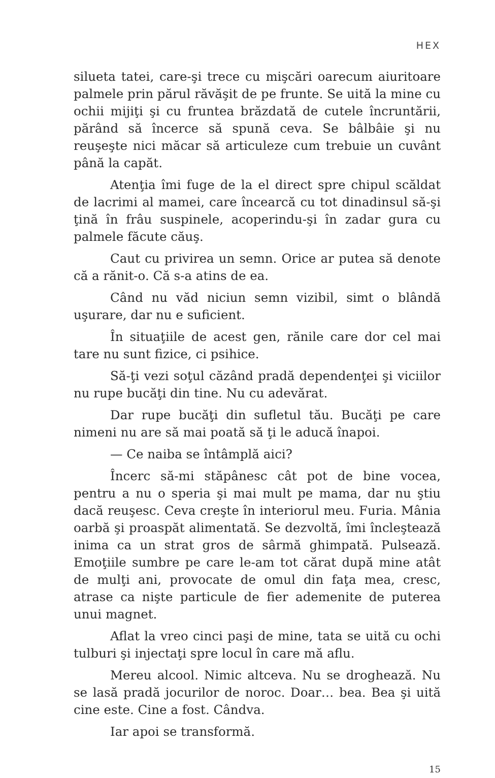HEX
silueta tatei, care-şi trece cu mişcări oarecum aiuritoare palmele prin părul răvăşit de pe frunte. Se uită la mine cu ochii mijiţi şi cu fruntea brăzdată de cutele încruntării, părând să încerce să spună ceva. Se bâlbâie şi nu reuşeşte nici măcar să articuleze cum trebuie un cuvânt până la capăt.
Atenţia îmi fuge de la el direct spre chipul scăldat de lacrimi al mamei, care încearcă cu tot dinadinsul să-şi ţină în frâu suspinele, acoperindu-şi în zadar gura cu palmele făcute căuş.
Caut cu privirea un semn. Orice ar putea să denote că a rănit-o. Că s-a atins de ea.
Când nu văd niciun semn vizibil, simt o blândă uşurare, dar nu e suficient.
În situaţiile de acest gen, rănile care dor cel mai tare nu sunt fizice, ci psihice.
Să-ţi vezi soţul căzând pradă dependenţei şi viciilor nu rupe bucăţi din tine. Nu cu adevărat.
Dar rupe bucăţi din sufletul tău. Bucăţi pe care nimeni nu are să mai poată să ţi le aducă înapoi.
— Ce naiba se întâmplă aici?
Încerc să-mi stăpânesc cât pot de bine vocea, pentru a nu o speria şi mai mult pe mama, dar nu ştiu dacă reuşesc. Ceva creşte în interiorul meu. Furia. Mânia oarbă şi proaspăt alimentată. Se dezvoltă, îmi încleştează inima ca un strat gros de sârmă ghimpată. Pulsează. Emoţiile sumbre pe care le-am tot cărat după mine atât de mulţi ani, provocate de omul din faţa mea, cresc, atrase ca nişte particule de fier ademenite de puterea unui magnet.
Aflat la vreo cinci paşi de mine, tata se uită cu ochi tulburi şi injectaţi spre locul în care mă aflu.
Mereu alcool. Nimic altceva. Nu se droghează. Nu se lasă pradă jocurilor de noroc. Doar… bea. Bea şi uită cine este. Cine a fost. Cândva.
Iar apoi se transformă.
15